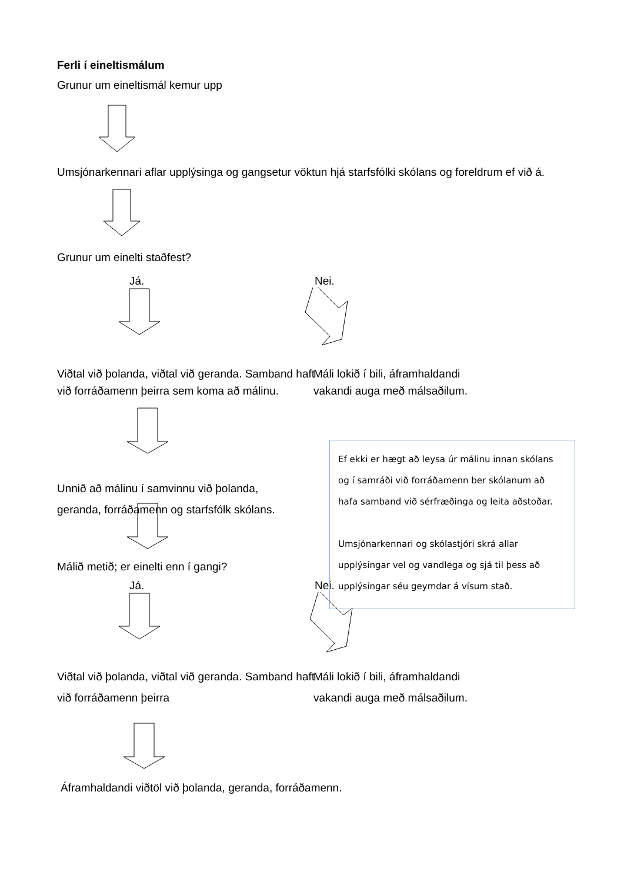Ferli í eineltismálum
Grunur um eineltismál kemur upp
Umsjónarkennari aflar upplýsinga og gangsetur vöktun hjá starfsfólki skólans og foreldrum ef við á.
Grunur um einelti staðfest?
Já. Nei.
Viðtal við þolanda, viðtal við geranda. Samband haft við forráðamenn þeirra sem koma að málinu.
Máli lokið í bili, áframhaldandi
vakandi auga með málsaðilum.
Unnið að málinu í samvinnu við þolanda, geranda, forráðamenn og starfsfólk skólans.
Málið metið; er einelti enn í gangi?
Já. Nei.
Viðtal við þolanda, viðtal við geranda. Samband haft við forráðamenn þeirra
Máli lokið í bili, áframhaldandi
vakandi auga með málsaðilum.
Áframhaldandi viðtöl við þolanda, geranda, forráðamenn.
Ef ekki er hægt að leysa úr málinu innan skólans og í samráði við forráðamenn ber skólanum að hafa samband við sérfræðinga og leita aðstoðar.
Umsjónarkennari og skólastjóri skrá allar upplýsingar vel og vandlega og sjá til þess að upplýsingar séu geymdar á vísum stað.